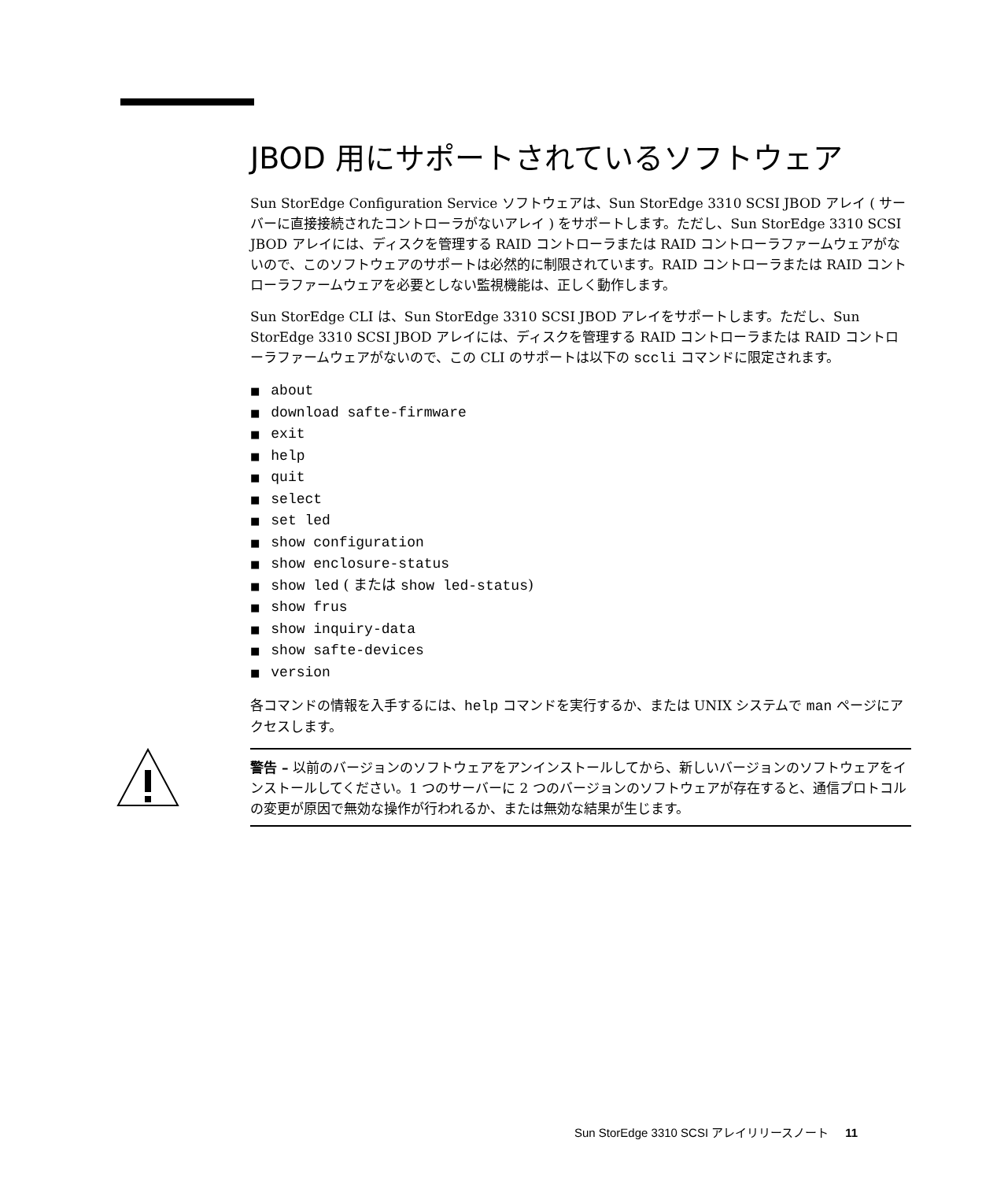JBOD 用にサポートされているソフトウェア
Sun StorEdge Configuration Service ソフトウェアは、Sun StorEdge 3310 SCSI JBOD アレイ ( サーバーに直接接続されたコントローラがないアレイ ) をサポートします。ただし、Sun StorEdge 3310 SCSI JBOD アレイには、ディスクを管理する RAID コントローラまたは RAID コントローラファームウェアがないので、このソフトウェアのサポートは必然的に制限されています。RAID コントローラまたは RAID コントローラファームウェアを必要としない監視機能は、正しく動作します。
Sun StorEdge CLI は、Sun StorEdge 3310 SCSI JBOD アレイをサポートします。ただし、Sun StorEdge 3310 SCSI JBOD アレイには、ディスクを管理する RAID コントローラまたは RAID コントローラファームウェアがないので、この CLI のサポートは以下の sccli コマンドに限定されます。
■ about
■ download safte-firmware
■ exit
■ help
■ quit
■ select
■ set led
■ show configuration
■ show enclosure-status
■ show led ( または show led-status)
■ show frus
■ show inquiry-data
■ show safte-devices
■ version
各コマンドの情報を入手するには、help コマンドを実行するか、または UNIX システムで man ページにアクセスします。
警告 – 以前のバージョンのソフトウェアをアンインストールしてから、新しいバージョンのソフトウェアをインストールしてください。1 つのサーバーに 2 つのバージョンのソフトウェアが存在すると、通信プロトコルの変更が原因で無効な操作が行われるか、または無効な結果が生じます。
Sun StorEdge 3310 SCSI アレイリリースノート 11